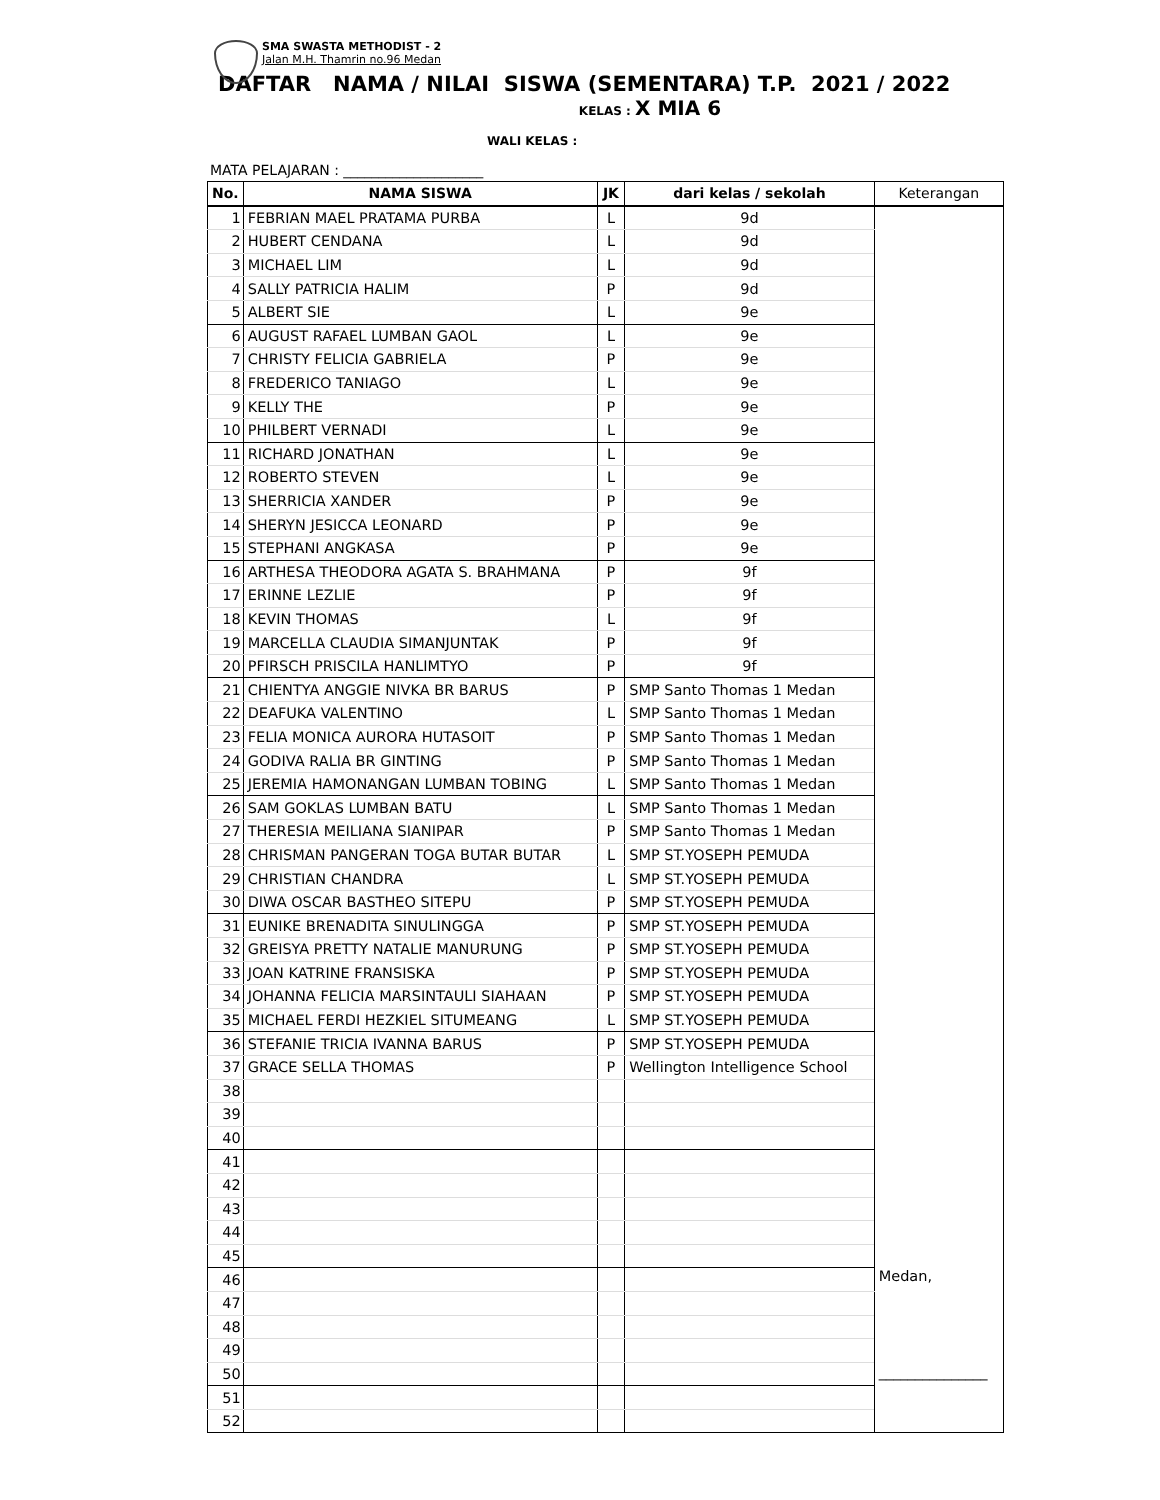SMA SWASTA METHODIST - 2
Jalan M.H. Thamrin no.96 Medan
DAFTAR NAMA / NILAI SISWA (SEMENTARA) T.P. 2021 / 2022
KELAS : X MIA 6
WALI KELAS :
MATA PELAJARAN : ____________________
| No. | NAMA SISWA | JK | dari kelas / sekolah | Keterangan |
| --- | --- | --- | --- | --- |
| 1 | FEBRIAN MAEL PRATAMA PURBA | L | 9d | |
| 2 | HUBERT CENDANA | L | 9d | |
| 3 | MICHAEL LIM | L | 9d | |
| 4 | SALLY PATRICIA HALIM | P | 9d | |
| 5 | ALBERT SIE | L | 9e | |
| 6 | AUGUST RAFAEL LUMBAN GAOL | L | 9e | |
| 7 | CHRISTY FELICIA GABRIELA | P | 9e | |
| 8 | FREDERICO TANIAGO | L | 9e | |
| 9 | KELLY THE | P | 9e | |
| 10 | PHILBERT VERNADI | L | 9e | |
| 11 | RICHARD JONATHAN | L | 9e | |
| 12 | ROBERTO STEVEN | L | 9e | |
| 13 | SHERRICIA XANDER | P | 9e | |
| 14 | SHERYN JESICCA LEONARD | P | 9e | |
| 15 | STEPHANI ANGKASA | P | 9e | |
| 16 | ARTHESA THEODORA AGATA S. BRAHMANA | P | 9f | |
| 17 | ERINNE LEZLIE | P | 9f | |
| 18 | KEVIN THOMAS | L | 9f | |
| 19 | MARCELLA CLAUDIA SIMANJUNTAK | P | 9f | |
| 20 | PFIRSCH PRISCILA HANLIMTYO | P | 9f | |
| 21 | CHIENTYA ANGGIE NIVKA BR BARUS | P | SMP Santo Thomas 1 Medan | |
| 22 | DEAFUKA VALENTINO | L | SMP Santo Thomas 1 Medan | |
| 23 | FELIA MONICA AURORA HUTASOIT | P | SMP Santo Thomas 1 Medan | |
| 24 | GODIVA RALIA BR GINTING | P | SMP Santo Thomas 1 Medan | |
| 25 | JEREMIA HAMONANGAN LUMBAN TOBING | L | SMP Santo Thomas 1 Medan | |
| 26 | SAM GOKLAS LUMBAN BATU | L | SMP Santo Thomas 1 Medan | |
| 27 | THERESIA MEILIANA SIANIPAR | P | SMP Santo Thomas 1 Medan | |
| 28 | CHRISMAN PANGERAN TOGA BUTAR BUTAR | L | SMP ST.YOSEPH PEMUDA | |
| 29 | CHRISTIAN CHANDRA | L | SMP ST.YOSEPH PEMUDA | |
| 30 | DIWA OSCAR BASTHEO SITEPU | P | SMP ST.YOSEPH PEMUDA | |
| 31 | EUNIKE BRENADITA SINULINGGA | P | SMP ST.YOSEPH PEMUDA | |
| 32 | GREISYA PRETTY NATALIE MANURUNG | P | SMP ST.YOSEPH PEMUDA | |
| 33 | JOAN KATRINE FRANSISKA | P | SMP ST.YOSEPH PEMUDA | |
| 34 | JOHANNA FELICIA MARSINTAULI SIAHAAN | P | SMP ST.YOSEPH PEMUDA | |
| 35 | MICHAEL FERDI HEZKIEL SITUMEANG | L | SMP ST.YOSEPH PEMUDA | |
| 36 | STEFANIE TRICIA IVANNA BARUS | P | SMP ST.YOSEPH PEMUDA | |
| 37 | GRACE SELLA THOMAS | P | Wellington Intelligence School | |
| 38 | | | | |
| 39 | | | | |
| 40 | | | | |
| 41 | | | | |
| 42 | | | | |
| 43 | | | | |
| 44 | | | | |
| 45 | | | | |
| 46 | | | | Medan, _______________ |
| 47 | | | | |
| 48 | | | | |
| 49 | | | | |
| 50 | | | | |
| 51 | | | | |
| 52 | | | | |